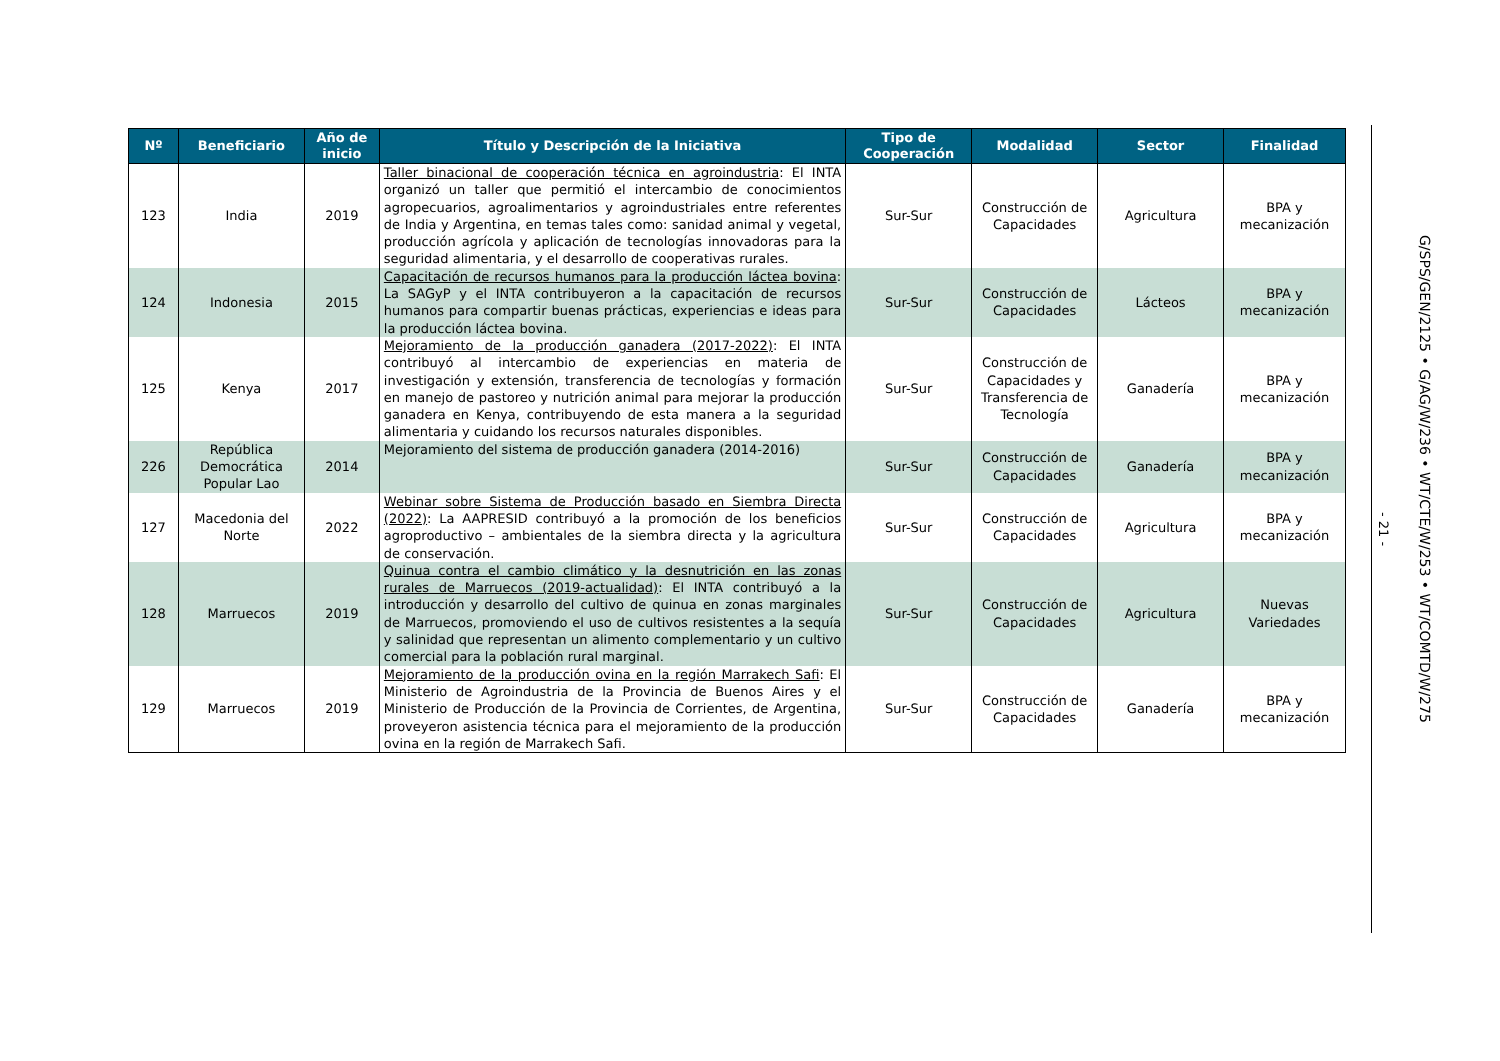| Nº | Beneficiario | Año de inicio | Título y Descripción de la Iniciativa | Tipo de Cooperación | Modalidad | Sector | Finalidad |
| --- | --- | --- | --- | --- | --- | --- | --- |
| 123 | India | 2019 | Taller binacional de cooperación técnica en agroindustria : El INTA organizó un taller que permitió el intercambio de conocimientos agropecuarios, agroalimentarios y agroindustriales entre referentes de India y Argentina, en temas tales como: sanidad animal y vegetal, producción agrícola y aplicación de tecnologías innovadoras para la seguridad alimentaria, y el desarrollo de cooperativas rurales. | Sur-Sur | Construcción de Capacidades | Agricultura | BPA y mecanización |
| 124 | Indonesia | 2015 | Capacitación de recursos humanos para la producción láctea bovina : La SAGyP y el INTA contribuyeron a la capacitación de recursos humanos para compartir buenas prácticas, experiencias e ideas para la producción láctea bovina. | Sur-Sur | Construcción de Capacidades | Lácteos | BPA y mecanización |
| 125 | Kenya | 2017 | Mejoramiento de la producción ganadera (2017-2022) : El INTA contribuyó al intercambio de experiencias en materia de investigación y extensión, transferencia de tecnologías y formación en manejo de pastoreo y nutrición animal para mejorar la producción ganadera en Kenya, contribuyendo de esta manera a la seguridad alimentaria y cuidando los recursos naturales disponibles. | Sur-Sur | Construcción de Capacidades y Transferencia de Tecnología | Ganadería | BPA y mecanización |
| 226 | República Democrática Popular Lao | 2014 | Mejoramiento del sistema de producción ganadera (2014-2016) | Sur-Sur | Construcción de Capacidades | Ganadería | BPA y mecanización |
| 127 | Macedonia del Norte | 2022 | Webinar sobre Sistema de Producción basado en Siembra Directa (2022) : La AAPRESID contribuyó a la promoción de los beneficios agroproductivo – ambientales de la siembra directa y la agricultura de conservación. | Sur-Sur | Construcción de Capacidades | Agricultura | BPA y mecanización |
| 128 | Marruecos | 2019 | Quinua contra el cambio climático y la desnutrición en las zonas rurales de Marruecos (2019-actualidad) : El INTA contribuyó a la introducción y desarrollo del cultivo de quinua en zonas marginales de Marruecos, promoviendo el uso de cultivos resistentes a la sequía y salinidad que representan un alimento complementario y un cultivo comercial para la población rural marginal. | Sur-Sur | Construcción de Capacidades | Agricultura | Nuevas Variedades |
| 129 | Marruecos | 2019 | Mejoramiento de la producción ovina en la región Marrakech Safi : El Ministerio de Agroindustria de la Provincia de Buenos Aires y el Ministerio de Producción de la Provincia de Corrientes, de Argentina, proveyeron asistencia técnica para el mejoramiento de la producción ovina en la región de Marrakech Safi. | Sur-Sur | Construcción de Capacidades | Ganadería | BPA y mecanización |
- 21 -
G/SPS/GEN/2125 • G/AG/W/236 • WT/CTE/W/253 • WT/COMTD/W/275